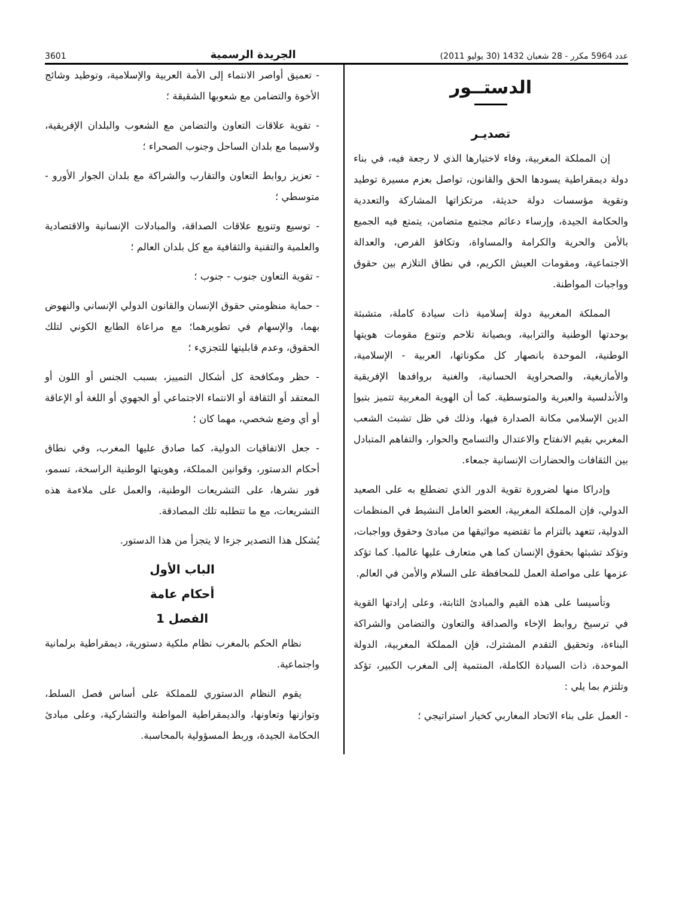عدد 5964 مكرر - 28 شعبان 1432 (30 يوليو 2011) الجريدة الرسمية 3601
الدستــور
تصديـر
إن المملكة المغربية، وفاء لاختيارها الذي لا رجعة فيه، في بناء دولة ديمقراطية يسودها الحق والقانون، تواصل بعزم مسيرة توطيد وتقوية مؤسسات دولة حديثة، مرتكزاتها المشاركة والتعددية والحكامة الجيدة، وإرساء دعائم مجتمع متضامن، يتمتع فيه الجميع بالأمن والحرية والكرامة والمساواة، وتكافؤ الفرص، والعدالة الاجتماعية، ومقومات العيش الكريم، في نطاق التلازم بين حقوق وواجبات المواطنة.
المملكة المغربية دولة إسلامية ذات سيادة كاملة، متشبثة بوحدتها الوطنية والترابية، وبصيانة تلاحم وتنوع مقومات هويتها الوطنية، الموحدة بانصهار كل مكوناتها، العربية - الإسلامية، والأمازيغية، والصحراوية الحسانية، والغنية بروافدها الإفريقية والأندلسية والعبرية والمتوسطية. كما أن الهوية المغربية تتميز بتبوإ الدين الإسلامي مكانة الصدارة فيها، وذلك في ظل تشبث الشعب المغربي بقيم الانفتاح والاعتدال والتسامح والحوار، والتفاهم المتبادل بين الثقافات والحضارات الإنسانية جمعاء.
وإدراكا منها لضرورة تقوية الدور الذي تضطلع به على الصعيد الدولي، فإن المملكة المغربية، العضو العامل النشيط في المنظمات الدولية، تتعهد بالتزام ما تقتضيه مواثيقها من مبادئ وحقوق وواجبات، وتؤكد تشبثها بحقوق الإنسان كما هي متعارف عليها عالميا. كما تؤكد عزمها على مواصلة العمل للمحافظة على السلام والأمن في العالم.
وتأسيسا على هذه القيم والمبادئ الثابتة، وعلى إرادتها القوية في ترسيخ روابط الإخاء والصداقة والتعاون والتضامن والشراكة البناءة، وتحقيق التقدم المشترك، فإن المملكة المغربية، الدولة الموحدة، ذات السيادة الكاملة، المنتمية إلى المغرب الكبير، تؤكد وتلتزم بما يلي :
- العمل على بناء الاتحاد المغاربي كخيار استراتيجي ؛
- تعميق أواصر الانتماء إلى الأمة العربية والإسلامية، وتوطيد وشائج الأخوة والتضامن مع شعوبها الشقيقة ؛
- تقوية علاقات التعاون والتضامن مع الشعوب والبلدان الإفريقية، ولاسيما مع بلدان الساحل وجنوب الصحراء ؛
- تعزيز روابط التعاون والتقارب والشراكة مع بلدان الجوار الأورو - متوسطي ؛
- توسيع وتنويع علاقات الصداقة، والمبادلات الإنسانية والاقتصادية والعلمية والتقنية والثقافية مع كل بلدان العالم ؛
- تقوية التعاون جنوب - جنوب ؛
- حماية منظومتي حقوق الإنسان والقانون الدولي الإنساني والنهوض بهما، والإسهام في تطويرهما؛ مع مراعاة الطابع الكوني لتلك الحقوق، وعدم قابليتها للتجزيء ؛
- حظر ومكافحة كل أشكال التمييز، بسبب الجنس أو اللون أو المعتقد أو الثقافة أو الانتماء الاجتماعي أو الجهوي أو اللغة أو الإعاقة أو أي وضع شخصي، مهما كان ؛
- جعل الاتفاقيات الدولية، كما صادق عليها المغرب، وفي نطاق أحكام الدستور، وقوانين المملكة، وهويتها الوطنية الراسخة، تسمو، فور نشرها، على التشريعات الوطنية، والعمل على ملاءمة هذه التشريعات، مع ما تتطلبه تلك المصادقة.
يُشكل هذا التصدير جزءا لا يتجزأ من هذا الدستور.
الباب الأول
أحكام عامة
الفصل 1
نظام الحكم بالمغرب نظام ملكية دستورية، ديمقراطية برلمانية واجتماعية.
يقوم النظام الدستوري للمملكة على أساس فصل السلط، وتوازنها وتعاونها، والديمقراطية المواطنة والتشاركية، وعلى مبادئ الحكامة الجيدة، وربط المسؤولية بالمحاسبة.